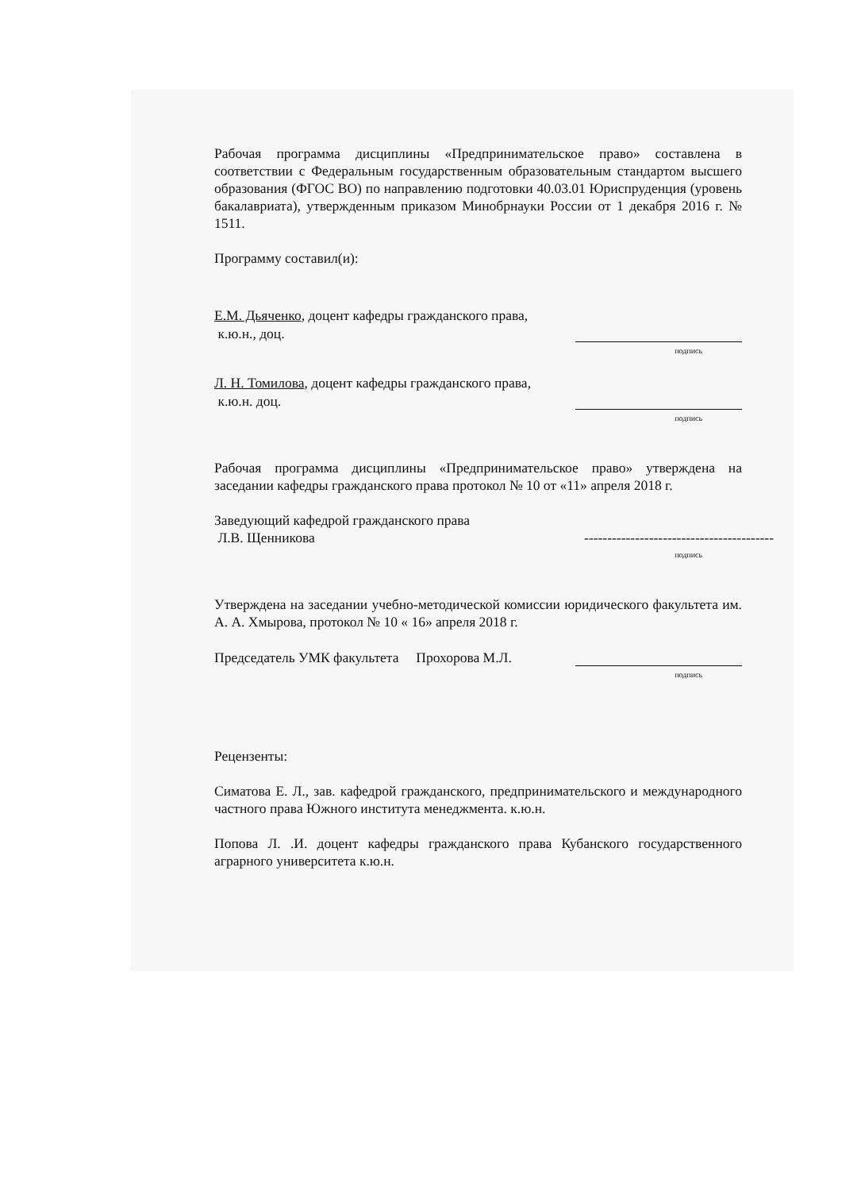Рабочая программа дисциплины «Предпринимательское право» составлена в соответствии с Федеральным государственным образовательным стандартом высшего образования (ФГОС ВО) по направлению подготовки 40.03.01 Юриспруденция (уровень бакалавриата), утвержденным приказом Минобрнауки России от 1 декабря 2016 г. № 1511.
Программу составил(и):
Е.М. Дьяченко, доцент кафедры гражданского права,
к.ю.н., доц.
подпись
Л. Н. Томилова, доцент кафедры гражданского права,
к.ю.н. доц.
подпись
Рабочая программа дисциплины «Предпринимательское право» утверждена на заседании кафедры гражданского права протокол № 10 от «11» апреля 2018 г.
Заведующий кафедрой гражданского права
Л.В. Щенникова -----------------------------------------
подпись
Утверждена на заседании учебно-методической комиссии юридического факультета им. А. А. Хмырова, протокол № 10 « 16» апреля 2018 г.
Председатель УМК факультета Прохорова М.Л.
подпись
Рецензенты:
Симатова Е. Л., зав. кафедрой гражданского, предпринимательского и международного частного права Южного института менеджмента. к.ю.н.
Попова Л. .И. доцент кафедры гражданского права Кубанского государственного аграрного университета к.ю.н.